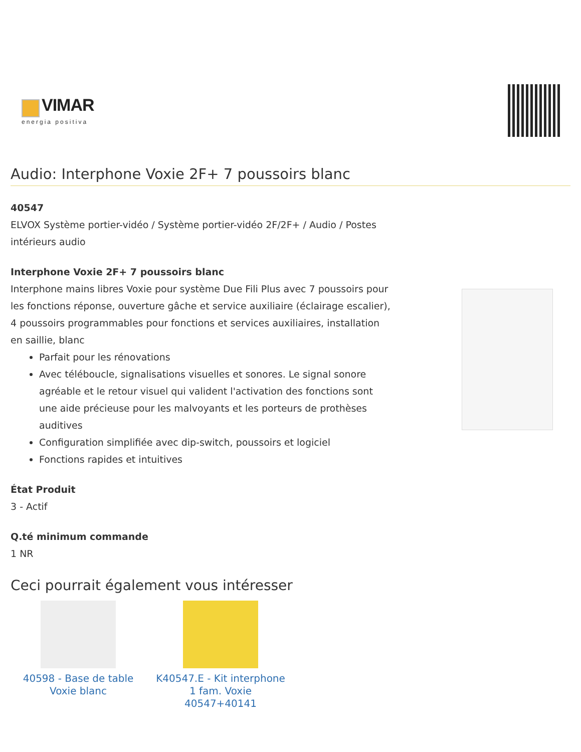VIMAR
energia positiva
Audio: Interphone Voxie 2F+ 7 poussoirs blanc
40547
ELVOX Système portier-vidéo / Système portier-vidéo 2F/2F+ / Audio / Postes intérieurs audio
Interphone Voxie 2F+ 7 poussoirs blanc
Interphone mains libres Voxie pour système Due Fili Plus avec 7 poussoirs pour les fonctions réponse, ouverture gâche et service auxiliaire (éclairage escalier), 4 poussoirs programmables pour fonctions et services auxiliaires, installation en saillie, blanc
Parfait pour les rénovations
Avec téléboucle, signalisations visuelles et sonores. Le signal sonore agréable et le retour visuel qui valident l'activation des fonctions sont une aide précieuse pour les malvoyants et les porteurs de prothèses auditives
Configuration simplifiée avec dip-switch, poussoirs et logiciel
Fonctions rapides et intuitives
État Produit
3 - Actif
Q.té minimum commande
1 NR
Ceci pourrait également vous intéresser
40598 - Base de table Voxie blanc
K40547.E - Kit interphone 1 fam. Voxie 40547+40141